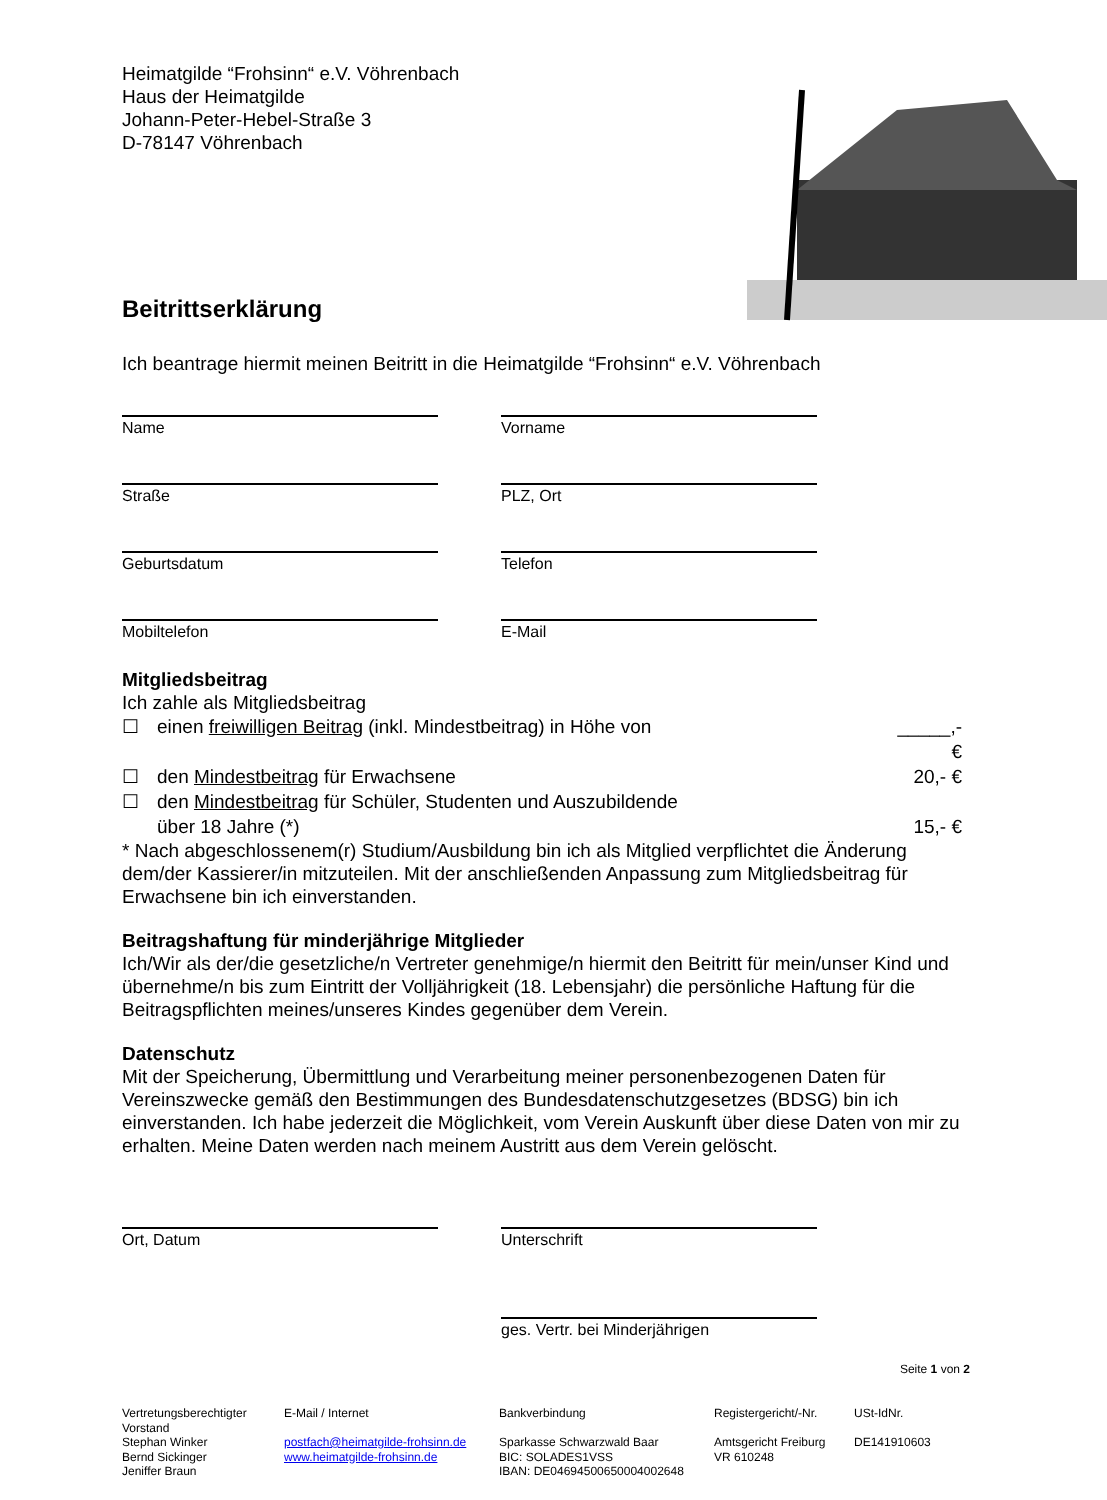Heimatgilde “Frohsinn“ e.V. Vöhrenbach
Haus der Heimatgilde
Johann-Peter-Hebel-Straße 3
D-78147 Vöhrenbach
Beitrittserklärung
Ich beantrage hiermit meinen Beitritt in die Heimatgilde “Frohsinn“ e.V. Vöhrenbach
Name Vorname
Straße PLZ, Ort
Geburtsdatum Telefon
Mobiltelefon E-Mail
Mitgliedsbeitrag
Ich zahle als Mitgliedsbeitrag
☐ einen freiwilligen Beitrag (inkl. Mindestbeitrag) in Höhe von _____,- €
☐ den Mindestbeitrag für Erwachsene 20,- €
☐ den Mindestbeitrag für Schüler, Studenten und Auszubildende
über 18 Jahre (*)
15,- €
* Nach abgeschlossenem(r) Studium/Ausbildung bin ich als Mitglied verpflichtet die Änderung dem/der Kassierer/in mitzuteilen. Mit der anschließenden Anpassung zum Mitgliedsbeitrag für Erwachsene bin ich einverstanden.
Beitragshaftung für minderjährige Mitglieder
Ich/Wir als der/die gesetzliche/n Vertreter genehmige/n hiermit den Beitritt für mein/unser Kind und übernehme/n bis zum Eintritt der Volljährigkeit (18. Lebensjahr) die persönliche Haftung für die Beitragspflichten meines/unseres Kindes gegenüber dem Verein.
Datenschutz
Mit der Speicherung, Übermittlung und Verarbeitung meiner personenbezogenen Daten für Vereinszwecke gemäß den Bestimmungen des Bundesdatenschutzgesetzes (BDSG) bin ich einverstanden. Ich habe jederzeit die Möglichkeit, vom Verein Auskunft über diese Daten von mir zu erhalten. Meine Daten werden nach meinem Austritt aus dem Verein gelöscht.
Ort, Datum Unterschrift
ges. Vertr. bei Minderjährigen
Seite 1 von 2
Vertretungsberechtigter Vorstand
Stephan Winker
Bernd Sickinger
Jeniffer Braun
E-Mail / Internet
postfach@heimatgilde-frohsinn.de
www.heimatgilde-frohsinn.de
Bankverbindung
Sparkasse Schwarzwald Baar
BIC: SOLADES1VSS
IBAN: DE04694500650004002648
Registergericht/-Nr.
Amtsgericht Freiburg
VR 610248
USt-IdNr.
DE141910603